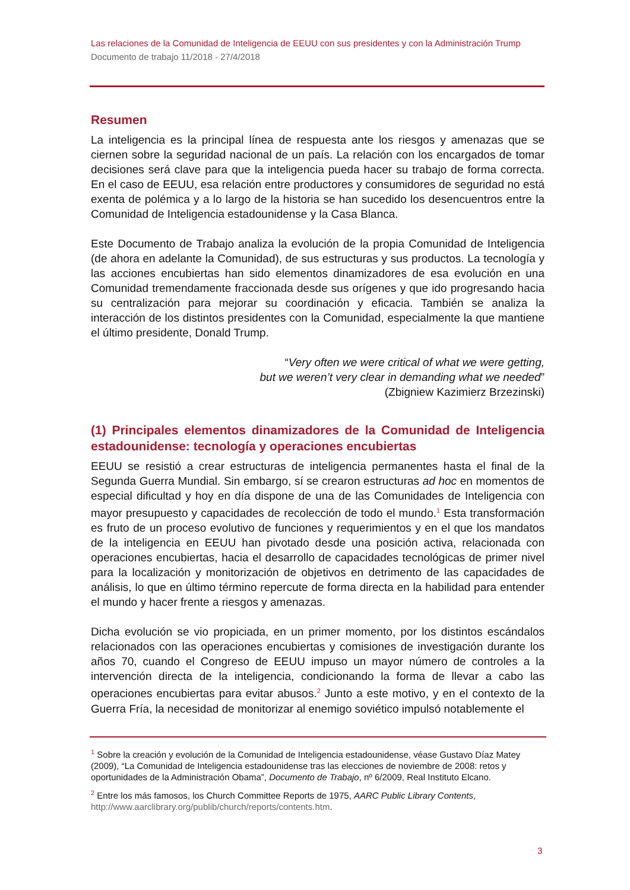Las relaciones de la Comunidad de Inteligencia de EEUU con sus presidentes y con la Administración Trump
Documento de trabajo 11/2018 - 27/4/2018
Resumen
La inteligencia es la principal línea de respuesta ante los riesgos y amenazas que se ciernen sobre la seguridad nacional de un país. La relación con los encargados de tomar decisiones será clave para que la inteligencia pueda hacer su trabajo de forma correcta. En el caso de EEUU, esa relación entre productores y consumidores de seguridad no está exenta de polémica y a lo largo de la historia se han sucedido los desencuentros entre la Comunidad de Inteligencia estadounidense y la Casa Blanca.
Este Documento de Trabajo analiza la evolución de la propia Comunidad de Inteligencia (de ahora en adelante la Comunidad), de sus estructuras y sus productos. La tecnología y las acciones encubiertas han sido elementos dinamizadores de esa evolución en una Comunidad tremendamente fraccionada desde sus orígenes y que ido progresando hacia su centralización para mejorar su coordinación y eficacia. También se analiza la interacción de los distintos presidentes con la Comunidad, especialmente la que mantiene el último presidente, Donald Trump.
“Very often we were critical of what we were getting,
but we weren’t very clear in demanding what we needed”
(Zbigniew Kazimierz Brzezinski)
(1) Principales elementos dinamizadores de la Comunidad de Inteligencia estadounidense: tecnología y operaciones encubiertas
EEUU se resistió a crear estructuras de inteligencia permanentes hasta el final de la Segunda Guerra Mundial. Sin embargo, sí se crearon estructuras ad hoc en momentos de especial dificultad y hoy en día dispone de una de las Comunidades de Inteligencia con mayor presupuesto y capacidades de recolección de todo el mundo.<sup>1</sup> Esta transformación es fruto de un proceso evolutivo de funciones y requerimientos y en el que los mandatos de la inteligencia en EEUU han pivotado desde una posición activa, relacionada con operaciones encubiertas, hacia el desarrollo de capacidades tecnológicas de primer nivel para la localización y monitorización de objetivos en detrimento de las capacidades de análisis, lo que en último término repercute de forma directa en la habilidad para entender el mundo y hacer frente a riesgos y amenazas.
Dicha evolución se vio propiciada, en un primer momento, por los distintos escándalos relacionados con las operaciones encubiertas y comisiones de investigación durante los años 70, cuando el Congreso de EEUU impuso un mayor número de controles a la intervención directa de la inteligencia, condicionando la forma de llevar a cabo las operaciones encubiertas para evitar abusos.<sup>2</sup> Junto a este motivo, y en el contexto de la Guerra Fría, la necesidad de monitorizar al enemigo soviético impulsó notablemente el
<sup>1</sup> Sobre la creación y evolución de la Comunidad de Inteligencia estadounidense, véase Gustavo Díaz Matey (2009), “La Comunidad de Inteligencia estadounidense tras las elecciones de noviembre de 2008: retos y oportunidades de la Administración Obama”, Documento de Trabajo, nº 6/2009, Real Instituto Elcano.
<sup>2</sup> Entre los más famosos, los Church Committee Reports de 1975, AARC Public Library Contents, http://www.aarclibrary.org/publib/church/reports/contents.htm.
3